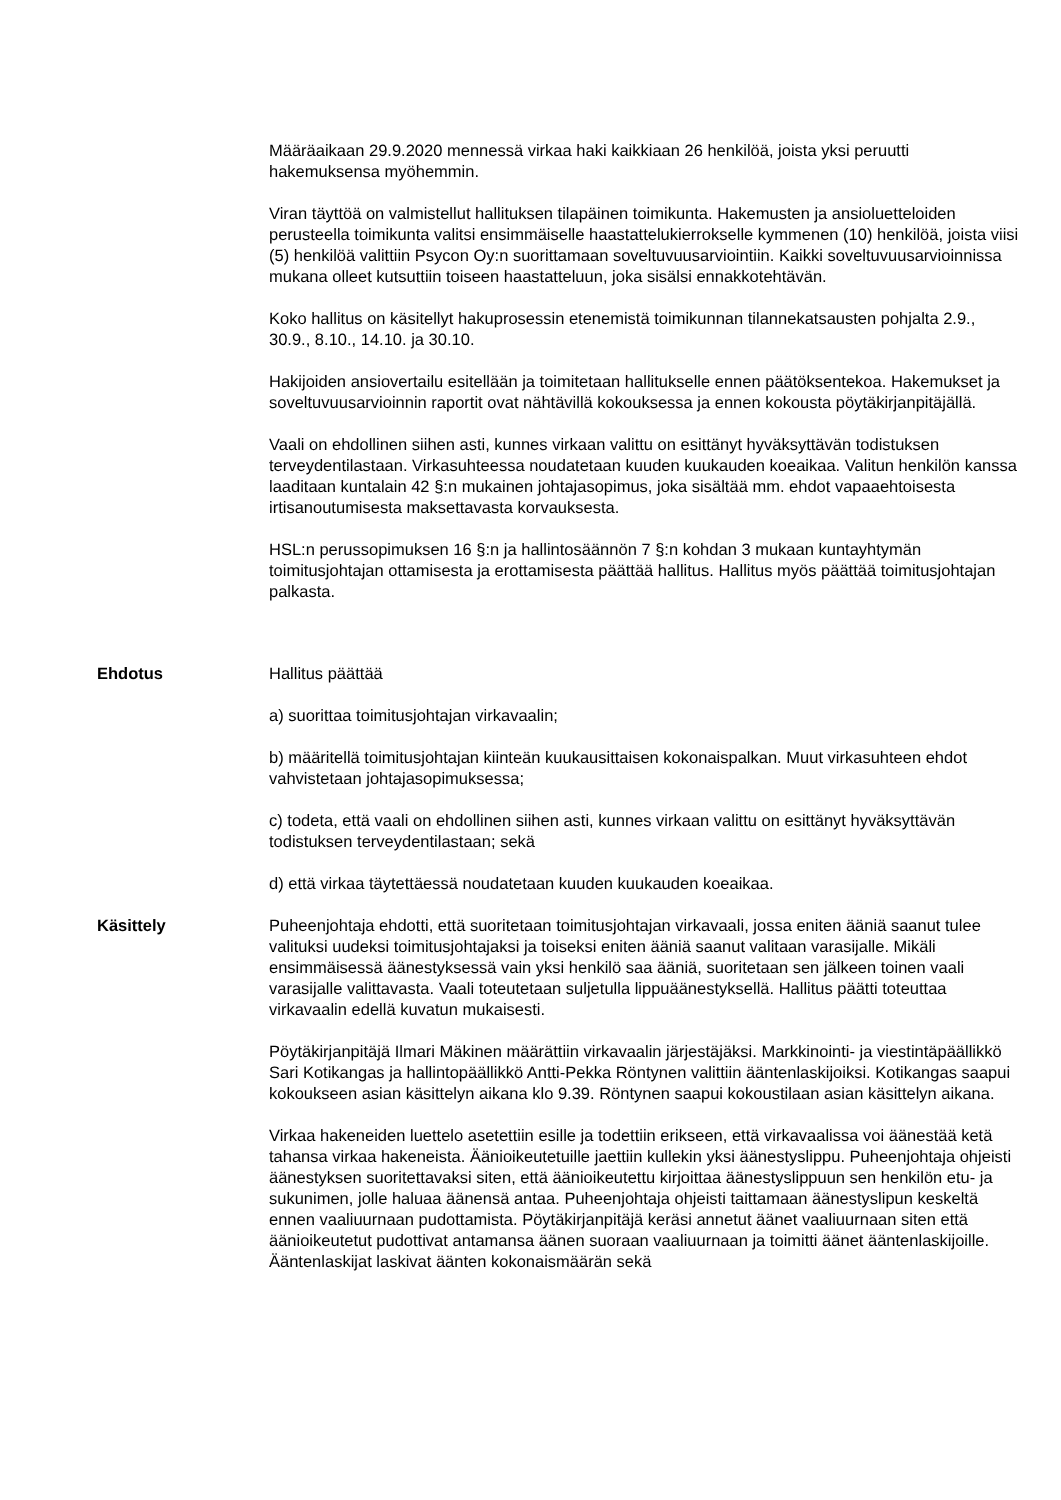Määräaikaan 29.9.2020 mennessä virkaa haki kaikkiaan 26 henkilöä, joista yksi peruutti hakemuksensa myöhemmin.
Viran täyttöä on valmistellut hallituksen tilapäinen toimikunta. Hakemusten ja ansioluetteloiden perusteella toimikunta valitsi ensimmäiselle haastattelukierrokselle kymmenen (10) henkilöä, joista viisi (5) henkilöä valittiin Psycon Oy:n suorittamaan soveltuvuusarviointiin. Kaikki soveltuvuusarvioinnissa mukana olleet kutsuttiin toiseen haastatteluun, joka sisälsi ennakkotehtävän.
Koko hallitus on käsitellyt hakuprosessin etenemistä toimikunnan tilannekatsausten pohjalta 2.9., 30.9., 8.10., 14.10. ja 30.10.
Hakijoiden ansiovertailu esitellään ja toimitetaan hallitukselle ennen päätöksentekoa. Hakemukset ja soveltuvuusarvioinnin raportit ovat nähtävillä kokouksessa ja ennen kokousta pöytäkirjanpitäjällä.
Vaali on ehdollinen siihen asti, kunnes virkaan valittu on esittänyt hyväksyttävän todistuksen terveydentilastaan. Virkasuhteessa noudatetaan kuuden kuukauden koeaikaa. Valitun henkilön kanssa laaditaan kuntalain 42 §:n mukainen johtajasopimus, joka sisältää mm. ehdot vapaaehtoisesta irtisanoutumisesta maksettavasta korvauksesta.
HSL:n perussopimuksen 16 §:n ja hallintosäännön 7 §:n kohdan 3 mukaan kuntayhtymän toimitusjohtajan ottamisesta ja erottamisesta päättää hallitus. Hallitus myös päättää toimitusjohtajan palkasta.
Ehdotus Hallitus päättää
a) suorittaa toimitusjohtajan virkavaalin;
b) määritellä toimitusjohtajan kiinteän kuukausittaisen kokonaispalkan. Muut virkasuhteen ehdot vahvistetaan johtajasopimuksessa;
c) todeta, että vaali on ehdollinen siihen asti, kunnes virkaan valittu on esittänyt hyväksyttävän todistuksen terveydentilastaan; sekä
d) että virkaa täytettäessä noudatetaan kuuden kuukauden koeaikaa.
Käsittely Puheenjohtaja ehdotti, että suoritetaan toimitusjohtajan virkavaali, jossa eniten ääniä saanut tulee valituksi uudeksi toimitusjohtajaksi ja toiseksi eniten ääniä saanut valitaan varasijalle. Mikäli ensimmäisessä äänestyksessä vain yksi henkilö saa ääniä, suoritetaan sen jälkeen toinen vaali varasijalle valittavasta. Vaali toteutetaan suljetulla lippuäänestyksellä. Hallitus päätti toteuttaa virkavaalin edellä kuvatun mukaisesti.
Pöytäkirjanpitäjä Ilmari Mäkinen määrättiin virkavaalin järjestäjäksi. Markkinointi- ja viestintäpäällikkö Sari Kotikangas ja hallintopäällikkö Antti-Pekka Röntynen valittiin ääntenlaskijoiksi. Kotikangas saapui kokoukseen asian käsittelyn aikana klo 9.39. Röntynen saapui kokoustilaan asian käsittelyn aikana.
Virkaa hakeneiden luettelo asetettiin esille ja todettiin erikseen, että virkavaalissa voi äänestää ketä tahansa virkaa hakeneista. Äänioikeutetuille jaettiin kullekin yksi äänestyslippu. Puheenjohtaja ohjeisti äänestyksen suoritettavaksi siten, että äänioikeutettu kirjoittaa äänestyslippuun sen henkilön etu- ja sukunimen, jolle haluaa äänensä antaa. Puheenjohtaja ohjeisti taittamaan äänestyslipun keskeltä ennen vaaliuurnaan pudottamista. Pöytäkirjanpitäjä keräsi annetut äänet vaaliuurnaan siten että äänioikeutetut pudottivat antamansa äänen suoraan vaaliuurnaan ja toimitti äänet ääntenlaskijoille. Ääntenlaskijat laskivat äänten kokonaismäärän sekä